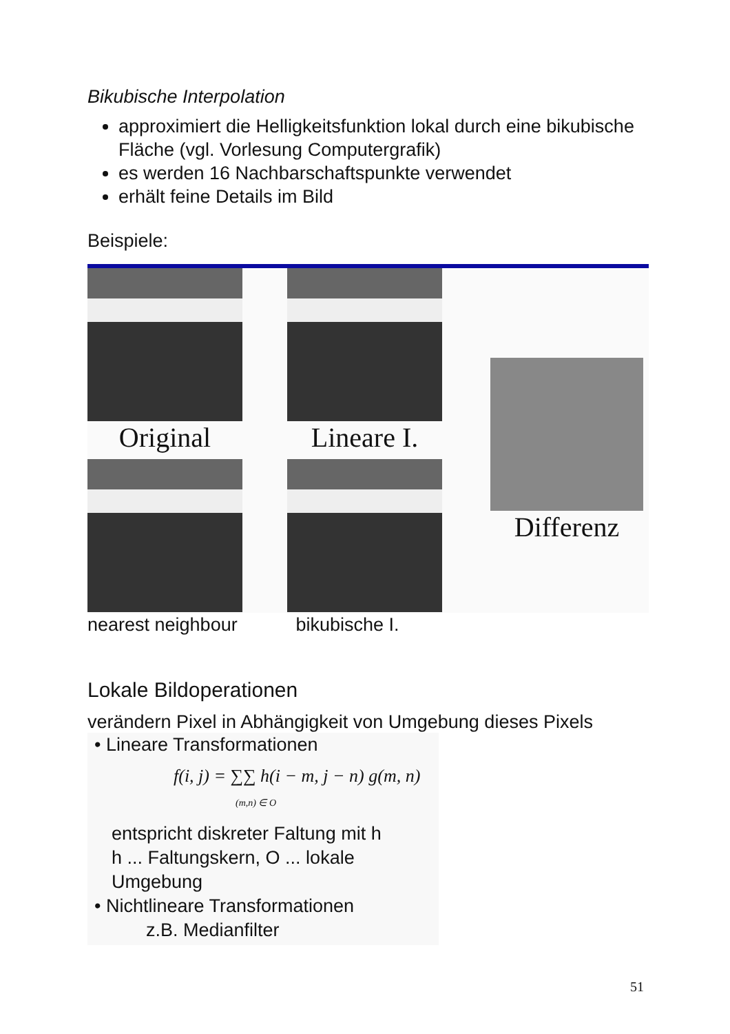Bikubische Interpolation
approximiert die Helligkeitsfunktion lokal durch eine bikubische Fläche (vgl. Vorlesung Computergrafik)
es werden 16 Nachbarschaftspunkte verwendet
erhält feine Details im Bild
Beispiele:
Original
Lineare I.
Differenz
nearest neighbour bikubische I.
Lokale Bildoperationen
verändern Pixel in Abhängigkeit von Umgebung dieses Pixels
• Lineare Transformationen
f(i, j) = ∑∑ h(i − m, j − n) g(m, n)
(m,n) ∈ O
entspricht diskreter Faltung mit h
h ... Faltungskern, O ... lokale Umgebung
• Nichtlineare Transformationen
z.B. Medianfilter
51